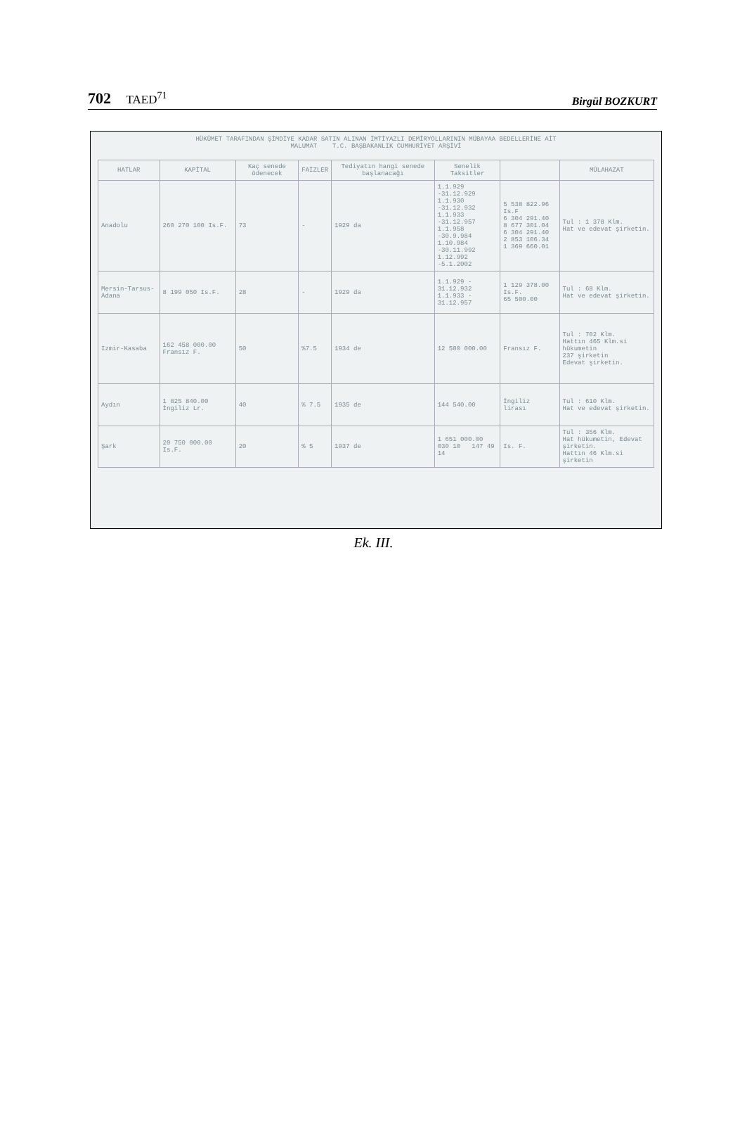702 TAED<sup>71</sup>
Birgül BOZKURT
HÜKÜMET TARAFINDAN ŞİMDİYE KADAR SATIN ALINAN İMTİYAZLI DEMİRYOLLARININ MÜBAYAA BEDELLERİNE AİT
MALUMAT T.C. BAŞBAKANLIK CUMHURİYET ARŞİVİ
| HATLAR | KAPİTAL | Kaç senede ödenecek | FAİZLER | Tediyatın hangi senede başlanacağı | Senelik Taksitler | | MÜLAHAZAT |
| --- | --- | --- | --- | --- | --- | --- | --- |
| Anadolu | 260 270 100 Is.F. | 73 | - | 1929 da | 1.1.929 -31.12.929 1.1.930 -31.12.932 1.1.933 -31.12.957 1.1.958 -30.9.984 1.10.984 -30.11.992 1.12.992 -5.1.2002 | 5 538 822.96 Is.F 6 304 291.40 8 677 301.04 6 304 291.40 2 853 106.34 1 369 660.01 | Tul : 1 378 Klm. Hat ve edevat şirketin. |
| Mersin-Tarsus-Adana | 8 199 050 Is.F. | 28 | - | 1929 da | 1.1.929 - 31.12.932 1.1.933 - 31.12.957 | 1 129 378.00 Is.F. 65 500.00 | Tul : 68 Klm. Hat ve edevat şirketin. |
| Izmir-Kasaba | 162 458 000.00 Fransız F. | 50 | %7.5 | 1934 de | 12 500 000.00 | Fransız F. | Tul : 702 Klm. Hattın 465 Klm.si hükumetin 237 şirketin Edevat şirketin. |
| Aydın | 1 825 840.00 İngiliz Lr. | 40 | % 7.5 | 1935 de | 144 540.00 | İngiliz lirası | Tul : 610 Klm. Hat ve edevat şirketin. |
| Şark | 20 750 000.00 Is.F. | 20 | % 5 | 1937 de | 1 651 000.00 030 10 147 49 14 | Is. F. | Tul : 356 Klm. Hat hükumetin, Edevat şirketin. Hattın 46 Klm.si şirketin |
Ek. III.